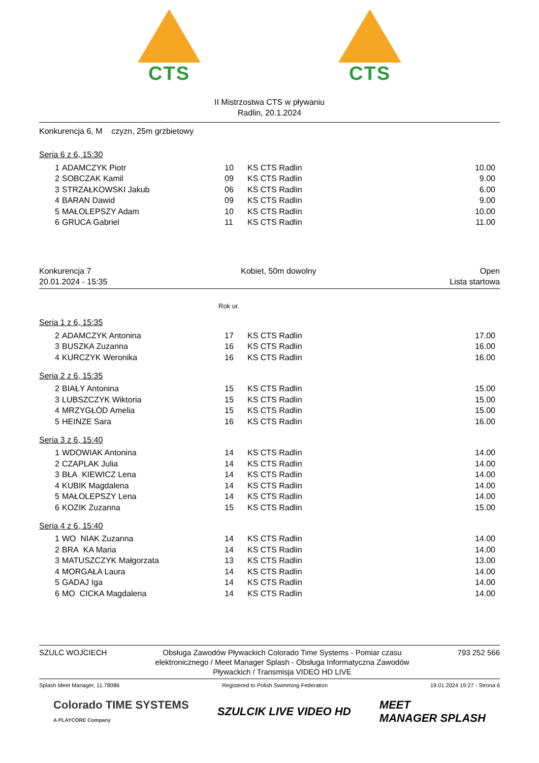CTS CTS
II Mistrzostwa CTS w pływaniu
Radlin, 20.1.2024
Konkurencja 6, M czyzn, 25m grzbietowy
Seria 6 z 6, 15:30
| 1 | ADAMCZYK Piotr | 10 | KS CTS Radlin | 10.00 |
| 2 | SOBCZAK Kamil | 09 | KS CTS Radlin | 9.00 |
| 3 | STRZAŁKOWSKI Jakub | 06 | KS CTS Radlin | 6.00 |
| 4 | BARAN Dawid | 09 | KS CTS Radlin | 9.00 |
| 5 | MAŁOLEPSZY Adam | 10 | KS CTS Radlin | 10.00 |
| 6 | GRUCA Gabriel | 11 | KS CTS Radlin | 11.00 |
Konkurencja 7
20.01.2024 - 15:35
Kobiet, 50m dowolny Open
Lista startowa
Rok ur.
Seria 1 z 6, 15:35
| 2 | ADAMCZYK Antonina | 17 | KS CTS Radlin | 17.00 |
| 3 | BUSZKA Zuzanna | 16 | KS CTS Radlin | 16.00 |
| 4 | KURCZYK Weronika | 16 | KS CTS Radlin | 16.00 |
Seria 2 z 6, 15:35
| 2 | BIAŁY Antonina | 15 | KS CTS Radlin | 15.00 |
| 3 | LUBSZCZYK Wiktoria | 15 | KS CTS Radlin | 15.00 |
| 4 | MRZYGŁÓD Amelia | 15 | KS CTS Radlin | 15.00 |
| 5 | HEINZE Sara | 16 | KS CTS Radlin | 16.00 |
Seria 3 z 6, 15:40
| 1 | WDOWIAK Antonina | 14 | KS CTS Radlin | 14.00 |
| 2 | CZAPLAK Julia | 14 | KS CTS Radlin | 14.00 |
| 3 | BŁA KIEWICZ Lena | 14 | KS CTS Radlin | 14.00 |
| 4 | KUBIK Magdalena | 14 | KS CTS Radlin | 14.00 |
| 5 | MAŁOLEPSZY Lena | 14 | KS CTS Radlin | 14.00 |
| 6 | KOZIK Zuzanna | 15 | KS CTS Radlin | 15.00 |
Seria 4 z 6, 15:40
| 1 | WO NIAK Zuzanna | 14 | KS CTS Radlin | 14.00 |
| 2 | BRA KA Maria | 14 | KS CTS Radlin | 14.00 |
| 3 | MATUSZCZYK Małgorzata | 13 | KS CTS Radlin | 13.00 |
| 4 | MORGAŁA Laura | 14 | KS CTS Radlin | 14.00 |
| 5 | GADAJ Iga | 14 | KS CTS Radlin | 14.00 |
| 6 | MO CICKA Magdalena | 14 | KS CTS Radlin | 14.00 |
SZULC WOJCIECH Obsługa Zawodów Pływackich Colorado Time Systems - Pomiar czasu elektronicznego / Meet Manager Splash - Obsługa Informatyczna Zawodów Pływackich / Transmisja VIDEO HD LIVE
793 252 566
Splash Meet Manager, 11.78086 Registered to Polish Swimming Federation
19.01.2024 19:27 - Strona 6
Colorado TIME SYSTEMS
A PLAYCORE Company
SZULCIK LIVE VIDEO HD
MEET
MANAGER SPLASH